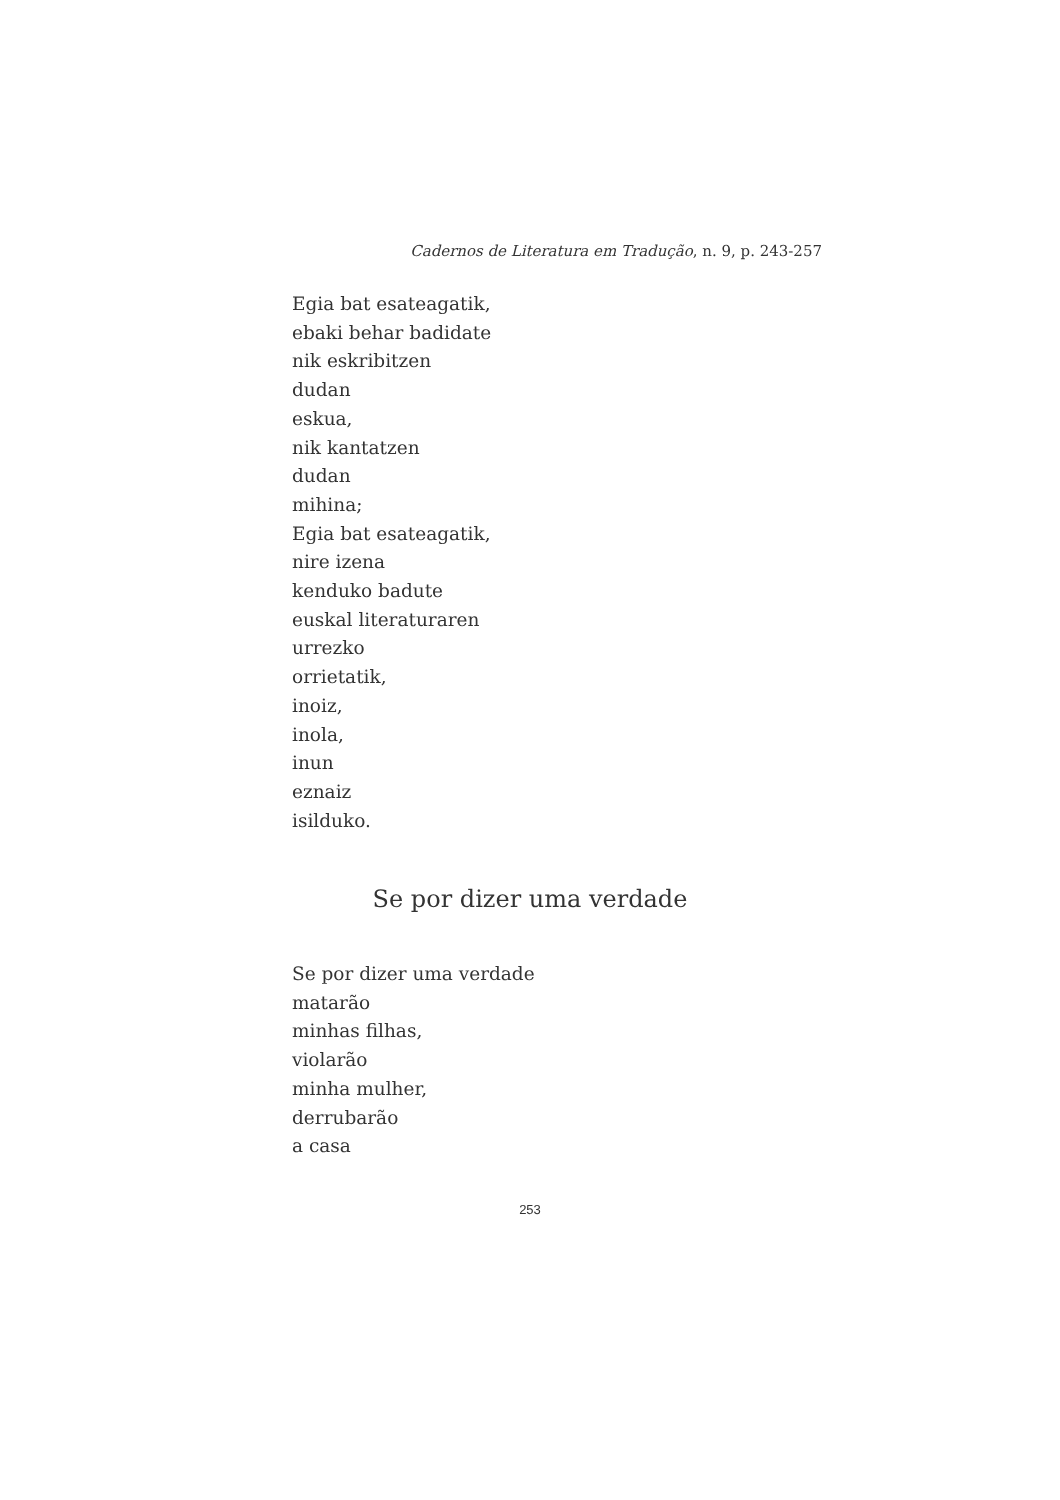Cadernos de Literatura em Tradução, n. 9, p. 243-257
Egia bat esateagatik,
ebaki behar badidate
nik eskribitzen
dudan
eskua,
nik kantatzen
dudan
mihina;
Egia bat esateagatik,
nire izena
kenduko badute
euskal literaturaren
urrezko
orrietatik,
inoiz,
inola,
inun
eznaiz
isilduko.
Se por dizer uma verdade
Se por dizer uma verdade
matarão
minhas filhas,
violarão
minha mulher,
derrubarão
a casa
253